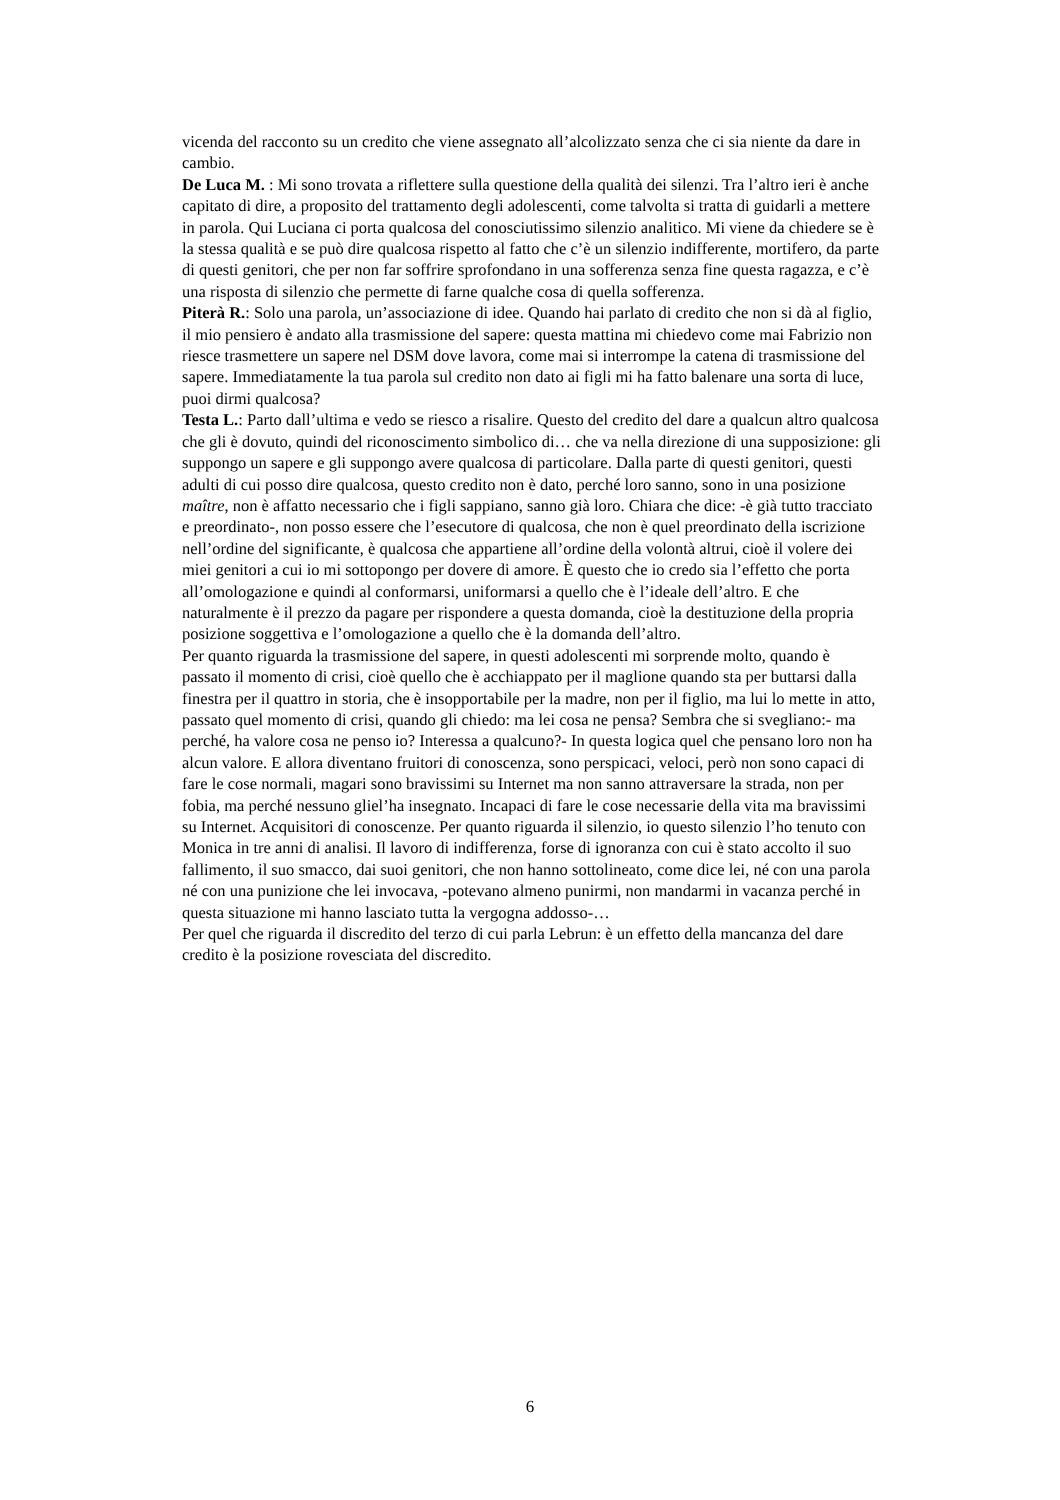vicenda del racconto su un credito che viene assegnato all’alcolizzato senza che ci sia niente da dare in cambio.
De Luca M. : Mi sono trovata a riflettere sulla questione della qualità dei silenzi. Tra l’altro ieri è anche capitato di dire, a proposito del trattamento degli adolescenti, come talvolta si tratta di guidarli a mettere in parola. Qui Luciana ci porta qualcosa del conosciutissimo silenzio analitico. Mi viene da chiedere se è la stessa qualità e se può dire qualcosa rispetto al fatto che c’è un silenzio indifferente, mortifero, da parte di questi genitori, che per non far soffrire sprofondano in una sofferenza senza fine questa ragazza, e c’è una risposta di silenzio che permette di farne qualche cosa di quella sofferenza.
Piterà R.: Solo una parola, un’associazione di idee. Quando hai parlato di credito che non si dà al figlio, il mio pensiero è andato alla trasmissione del sapere: questa mattina mi chiedevo come mai Fabrizio non riesce trasmettere un sapere nel DSM dove lavora, come mai si interrompe la catena di trasmissione del sapere. Immediatamente la tua parola sul credito non dato ai figli mi ha fatto balenare una sorta di luce, puoi dirmi qualcosa?
Testa L.: Parto dall’ultima e vedo se riesco a risalire. Questo del credito del dare a qualcun altro qualcosa che gli è dovuto, quindi del riconoscimento simbolico di… che va nella direzione di una supposizione: gli suppongo un sapere e gli suppongo avere qualcosa di particolare. Dalla parte di questi genitori, questi adulti di cui posso dire qualcosa, questo credito non è dato, perché loro sanno, sono in una posizione maître, non è affatto necessario che i figli sappiano, sanno già loro. Chiara che dice: -è già tutto tracciato e preordinato-, non posso essere che l’esecutore di qualcosa, che non è quel preordinato della iscrizione nell’ordine del significante, è qualcosa che appartiene all’ordine della volontà altrui, cioè il volere dei miei genitori a cui io mi sottopongo per dovere di amore. È questo che io credo sia l’effetto che porta all’omologazione e quindi al conformarsi, uniformarsi a quello che è l’ideale dell’altro. E che naturalmente è il prezzo da pagare per rispondere a questa domanda, cioè la destituzione della propria posizione soggettiva e l’omologazione a quello che è la domanda dell’altro.
Per quanto riguarda la trasmissione del sapere, in questi adolescenti mi sorprende molto, quando è passato il momento di crisi, cioè quello che è acchiappato per il maglione quando sta per buttarsi dalla finestra per il quattro in storia, che è insopportabile per la madre, non per il figlio, ma lui lo mette in atto, passato quel momento di crisi, quando gli chiedo: ma lei cosa ne pensa? Sembra che si svegliano:- ma perché, ha valore cosa ne penso io? Interessa a qualcuno?- In questa logica quel che pensano loro non ha alcun valore. E allora diventano fruitori di conoscenza, sono perspicaci, veloci, però non sono capaci di fare le cose normali, magari sono bravissimi su Internet ma non sanno attraversare la strada, non per fobia, ma perché nessuno gliel’ha insegnato. Incapaci di fare le cose necessarie della vita ma bravissimi su Internet. Acquisitori di conoscenze. Per quanto riguarda il silenzio, io questo silenzio l’ho tenuto con Monica in tre anni di analisi. Il lavoro di indifferenza, forse di ignoranza con cui è stato accolto il suo fallimento, il suo smacco, dai suoi genitori, che non hanno sottolineato, come dice lei, né con una parola né con una punizione che lei invocava, -potevano almeno punirmi, non mandarmi in vacanza perché in questa situazione mi hanno lasciato tutta la vergogna addosso-…
Per quel che riguarda il discredito del terzo di cui parla Lebrun: è un effetto della mancanza del dare credito è la posizione rovesciata del discredito.
6